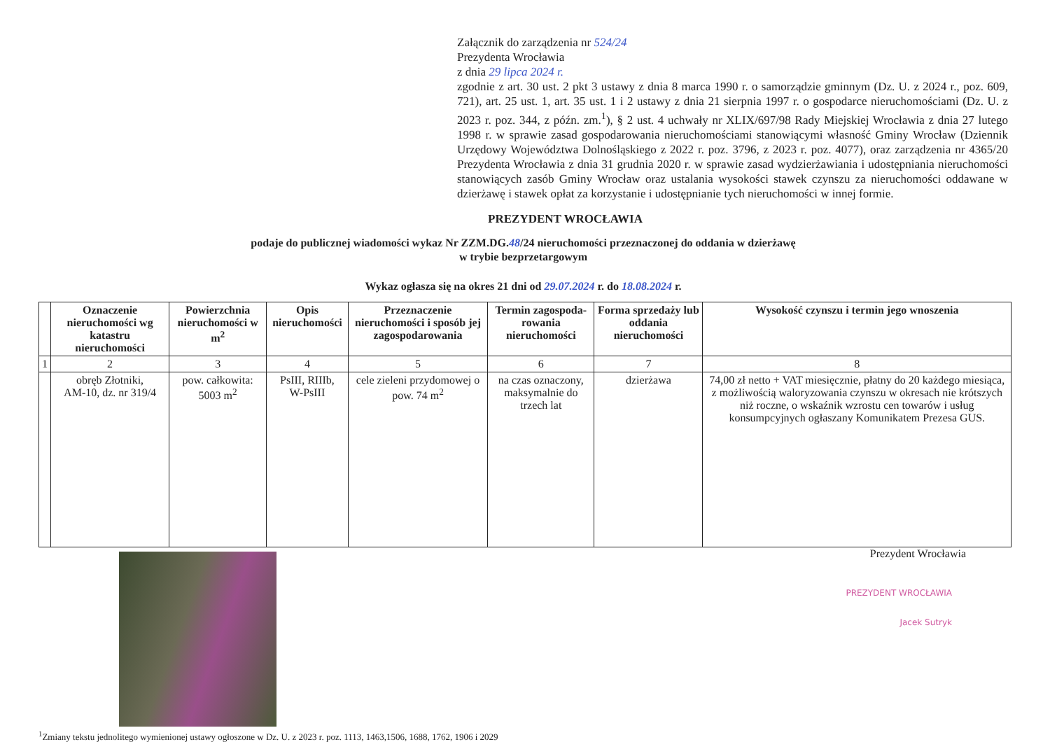Załącznik do zarządzenia nr 524/24
Prezydenta Wrocławia
z dnia 29 lipca 2024 r.
zgodnie z art. 30 ust. 2 pkt 3 ustawy z dnia 8 marca 1990 r. o samorządzie gminnym (Dz. U. z 2024 r., poz. 609, 721), art. 25 ust. 1, art. 35 ust. 1 i 2 ustawy z dnia 21 sierpnia 1997 r. o gospodarce nieruchomościami (Dz. U. z 2023 r. poz. 344, z późn. zm.<sup>1</sup>), § 2 ust. 4 uchwały nr XLIX/697/98 Rady Miejskiej Wrocławia z dnia 27 lutego 1998 r. w sprawie zasad gospodarowania nieruchomościami stanowiącymi własność Gminy Wrocław (Dziennik Urzędowy Województwa Dolnośląskiego z 2022 r. poz. 3796, z 2023 r. poz. 4077), oraz zarządzenia nr 4365/20 Prezydenta Wrocławia z dnia 31 grudnia 2020 r. w sprawie zasad wydzierżawiania i udostępniania nieruchomości stanowiących zasób Gminy Wrocław oraz ustalania wysokości stawek czynszu za nieruchomości oddawane w dzierżawę i stawek opłat za korzystanie i udostępnianie tych nieruchomości w innej formie.
PREZYDENT WROCŁAWIA
podaje do publicznej wiadomości wykaz Nr ZZM.DG.48/24 nieruchomości przeznaczonej do oddania w dzierżawę
w trybie bezprzetargowym
Wykaz ogłasza się na okres 21 dni od 29.07.2024 r. do 18.08.2024 r.
| | Oznaczenie nieruchomości wg katastru nieruchomości | Powierzchnia nieruchomości w m<sup>2</sup> | Opis nieruchomości | Przeznaczenie nieruchomości i sposób jej zagospodarowania | Termin zagospoda-rowania nieruchomości | Forma sprzedaży lub oddania nieruchomości | Wysokość czynszu i termin jego wnoszenia |
| --- | --- | --- | --- | --- | --- | --- | --- |
| 1 | 2 | 3 | 4 | 5 | 6 | 7 | 8 |
| | obręb Złotniki, AM-10, dz. nr 319/4 | pow. całkowita: 5003 m<sup>2</sup> | PsIII, RIIIb, W-PsIII | cele zieleni przydomowej o pow. 74 m<sup>2</sup> | na czas oznaczony, maksymalnie do trzech lat | dzierżawa | 74,00 zł netto + VAT miesięcznie, płatny do 20 każdego miesiąca, z możliwością waloryzowania czynszu w okresach nie krótszych niż roczne, o wskaźnik wzrostu cen towarów i usług konsumpcyjnych ogłaszany Komunikatem Prezesa GUS. |
Prezydent Wrocławia
PREZYDENT WROCŁAWIA
Jacek Sutryk
<sup>1</sup> Zmiany tekstu jednolitego wymienionej ustawy ogłoszone w Dz. U. z 2023 r. poz. 1113, 1463,1506, 1688, 1762, 1906 i 2029